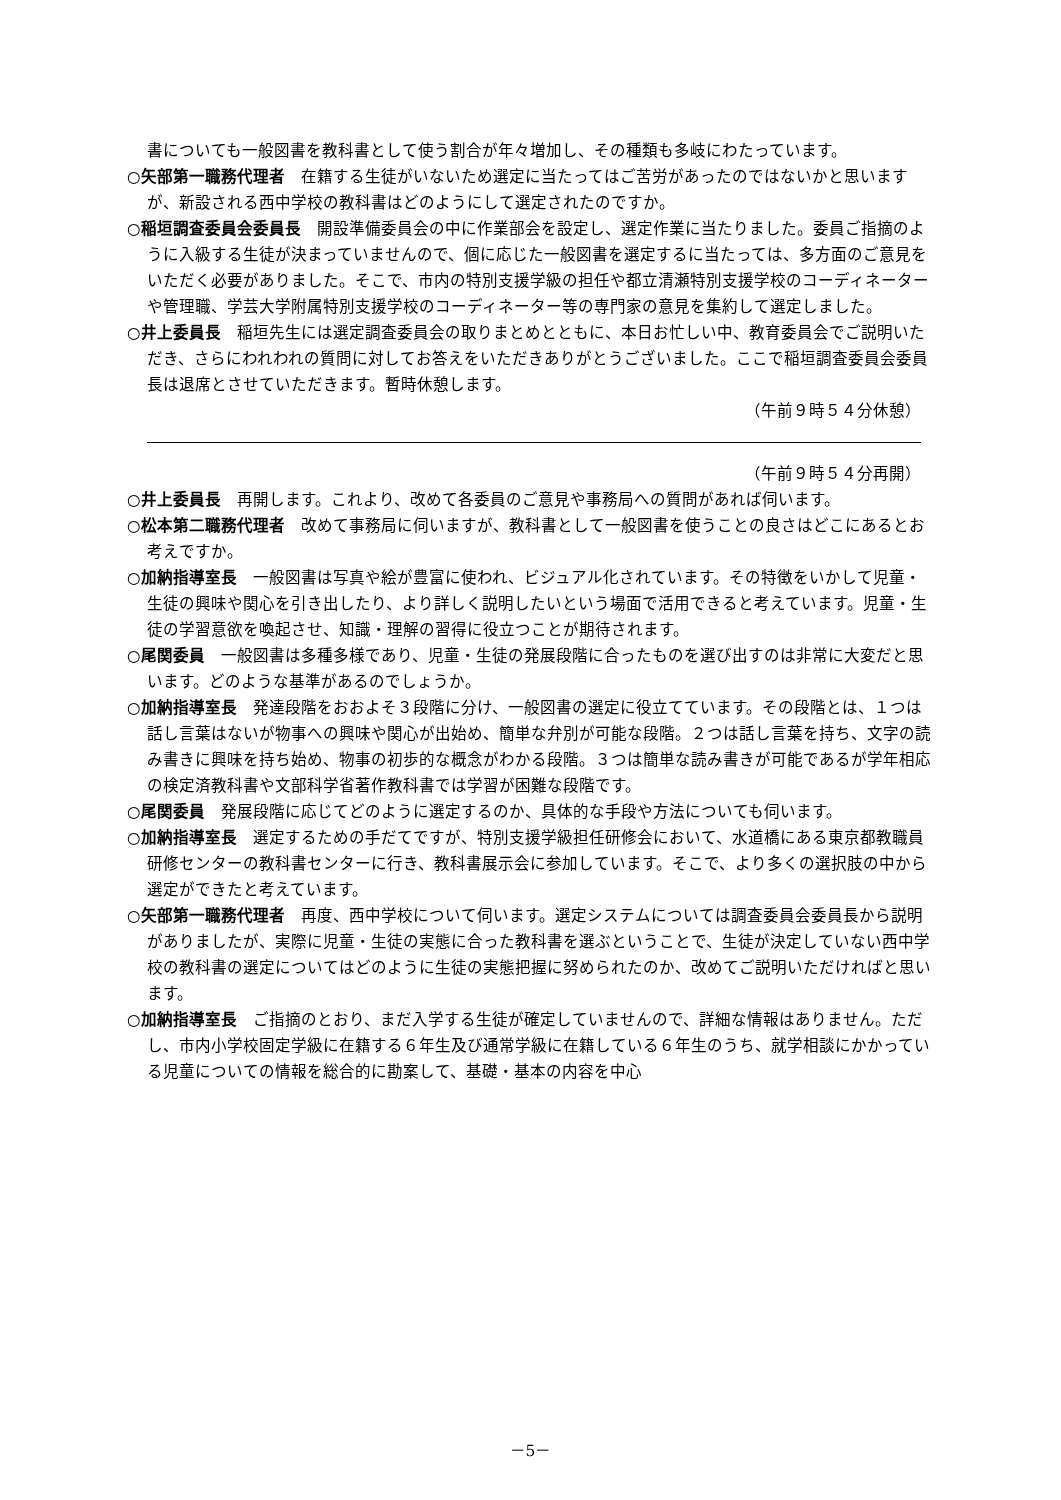書についても一般図書を教科書として使う割合が年々増加し、その種類も多岐にわたっています。
○矢部第一職務代理者　在籍する生徒がいないため選定に当たってはご苦労があったのではないかと思いますが、新設される西中学校の教科書はどのようにして選定されたのですか。
○稲垣調査委員会委員長　開設準備委員会の中に作業部会を設定し、選定作業に当たりました。委員ご指摘のように入級する生徒が決まっていませんので、個に応じた一般図書を選定するに当たっては、多方面のご意見をいただく必要がありました。そこで、市内の特別支援学級の担任や都立清瀬特別支援学校のコーディネーターや管理職、学芸大学附属特別支援学校のコーディネーター等の専門家の意見を集約して選定しました。
○井上委員長　稲垣先生には選定調査委員会の取りまとめとともに、本日お忙しい中、教育委員会でご説明いただき、さらにわれわれの質問に対してお答えをいただきありがとうございました。ここで稲垣調査委員会委員長は退席とさせていただきます。暫時休憩します。
（午前９時５４分休憩）
（午前９時５４分再開）
○井上委員長　再開します。これより、改めて各委員のご意見や事務局への質問があれば伺います。
○松本第二職務代理者　改めて事務局に伺いますが、教科書として一般図書を使うことの良さはどこにあるとお考えですか。
○加納指導室長　一般図書は写真や絵が豊富に使われ、ビジュアル化されています。その特徴をいかして児童・生徒の興味や関心を引き出したり、より詳しく説明したいという場面で活用できると考えています。児童・生徒の学習意欲を喚起させ、知識・理解の習得に役立つことが期待されます。
○尾関委員　一般図書は多種多様であり、児童・生徒の発展段階に合ったものを選び出すのは非常に大変だと思います。どのような基準があるのでしょうか。
○加納指導室長　発達段階をおおよそ３段階に分け、一般図書の選定に役立てています。その段階とは、１つは話し言葉はないが物事への興味や関心が出始め、簡単な弁別が可能な段階。２つは話し言葉を持ち、文字の読み書きに興味を持ち始め、物事の初歩的な概念がわかる段階。３つは簡単な読み書きが可能であるが学年相応の検定済教科書や文部科学省著作教科書では学習が困難な段階です。
○尾関委員　発展段階に応じてどのように選定するのか、具体的な手段や方法についても伺います。
○加納指導室長　選定するための手だてですが、特別支援学級担任研修会において、水道橋にある東京都教職員研修センターの教科書センターに行き、教科書展示会に参加しています。そこで、より多くの選択肢の中から選定ができたと考えています。
○矢部第一職務代理者　再度、西中学校について伺います。選定システムについては調査委員会委員長から説明がありましたが、実際に児童・生徒の実態に合った教科書を選ぶということで、生徒が決定していない西中学校の教科書の選定についてはどのように生徒の実態把握に努められたのか、改めてご説明いただければと思います。
○加納指導室長　ご指摘のとおり、まだ入学する生徒が確定していませんので、詳細な情報はありません。ただし、市内小学校固定学級に在籍する６年生及び通常学級に在籍している６年生のうち、就学相談にかかっている児童についての情報を総合的に勘案して、基礎・基本の内容を中心
－5－